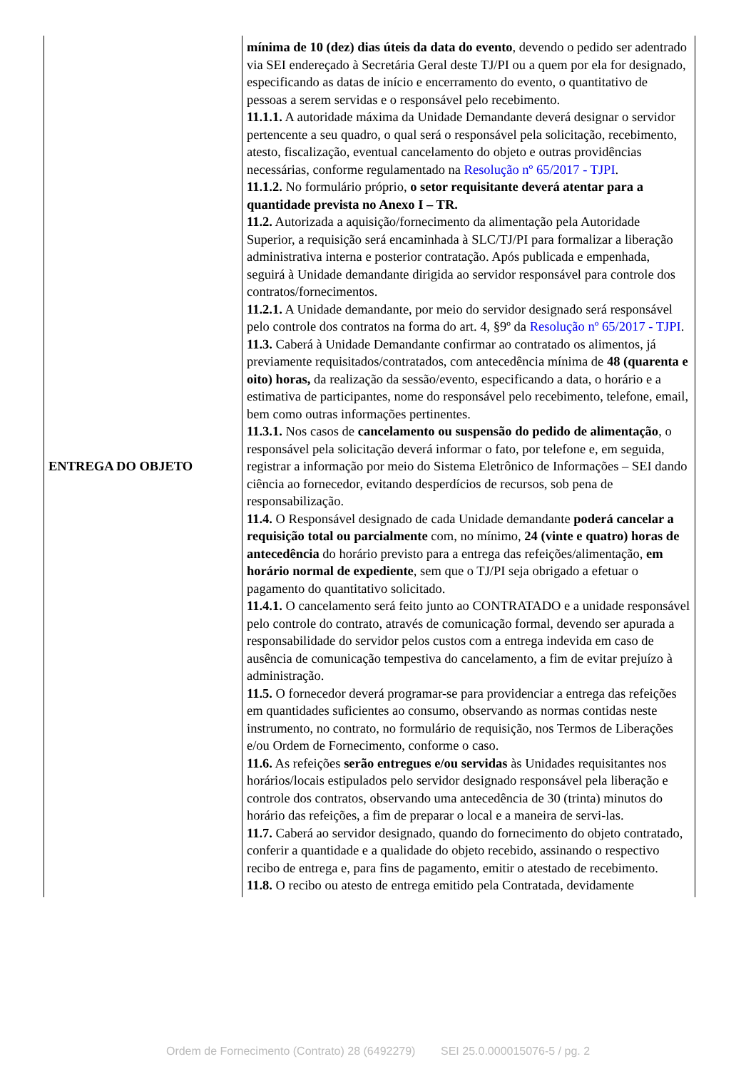| ENTREGA DO OBJETO | mínima de 10 (dez) dias úteis da data do evento , devendo o pedido ser adentrado via SEI endereçado à Secretária Geral deste TJ/PI ou a quem por ela for designado, especificando as datas de início e encerramento do evento, o quantitativo de pessoas a serem servidas e o responsável pelo recebimento. 11.1.1. A autoridade máxima da Unidade Demandante deverá designar o servidor pertencente a seu quadro, o qual será o responsável pela solicitação, recebimento, atesto, fiscalização, eventual cancelamento do objeto e outras providências necessárias, conforme regulamentado na Resolução nº 65/2017 - TJPI . 11.1.2. No formulário próprio, o setor requisitante deverá atentar para a quantidade prevista no Anexo I – TR. 11.2. Autorizada a aquisição/fornecimento da alimentação pela Autoridade Superior, a requisição será encaminhada à SLC/TJ/PI para formalizar a liberação administrativa interna e posterior contratação. Após publicada e empenhada, seguirá à Unidade demandante dirigida ao servidor responsável para controle dos contratos/fornecimentos. 11.2.1. A Unidade demandante, por meio do servidor designado será responsável pelo controle dos contratos na forma do art. 4, §9º da Resolução nº 65/2017 - TJPI . 11.3. Caberá à Unidade Demandante confirmar ao contratado os alimentos, já previamente requisitados/contratados, com antecedência mínima de 48 (quarenta e oito) horas, da realização da sessão/evento, especificando a data, o horário e a estimativa de participantes, nome do responsável pelo recebimento, telefone, email, bem como outras informações pertinentes. 11.3.1. Nos casos de cancelamento ou suspensão do pedido de alimentação , o responsável pela solicitação deverá informar o fato, por telefone e, em seguida, registrar a informação por meio do Sistema Eletrônico de Informações – SEI dando ciência ao fornecedor, evitando desperdícios de recursos, sob pena de responsabilização. 11.4. O Responsável designado de cada Unidade demandante poderá cancelar a requisição total ou parcialmente com, no mínimo, 24 (vinte e quatro) horas de antecedência do horário previsto para a entrega das refeições/alimentação, em horário normal de expediente , sem que o TJ/PI seja obrigado a efetuar o pagamento do quantitativo solicitado. 11.4.1. O cancelamento será feito junto ao CONTRATADO e a unidade responsável pelo controle do contrato, através de comunicação formal, devendo ser apurada a responsabilidade do servidor pelos custos com a entrega indevida em caso de ausência de comunicação tempestiva do cancelamento, a fim de evitar prejuízo à administração. 11.5. O fornecedor deverá programar-se para providenciar a entrega das refeições em quantidades suficientes ao consumo, observando as normas contidas neste instrumento, no contrato, no formulário de requisição, nos Termos de Liberações e/ou Ordem de Fornecimento, conforme o caso. 11.6. As refeições serão entregues e/ou servidas às Unidades requisitantes nos horários/locais estipulados pelo servidor designado responsável pela liberação e controle dos contratos, observando uma antecedência de 30 (trinta) minutos do horário das refeições, a fim de preparar o local e a maneira de servi-las. 11.7. Caberá ao servidor designado, quando do fornecimento do objeto contratado, conferir a quantidade e a qualidade do objeto recebido, assinando o respectivo recibo de entrega e, para fins de pagamento, emitir o atestado de recebimento. 11.8. O recibo ou atesto de entrega emitido pela Contratada, devidamente |
Ordem de Fornecimento (Contrato) 28 (6492279) SEI 25.0.000015076-5 / pg. 2